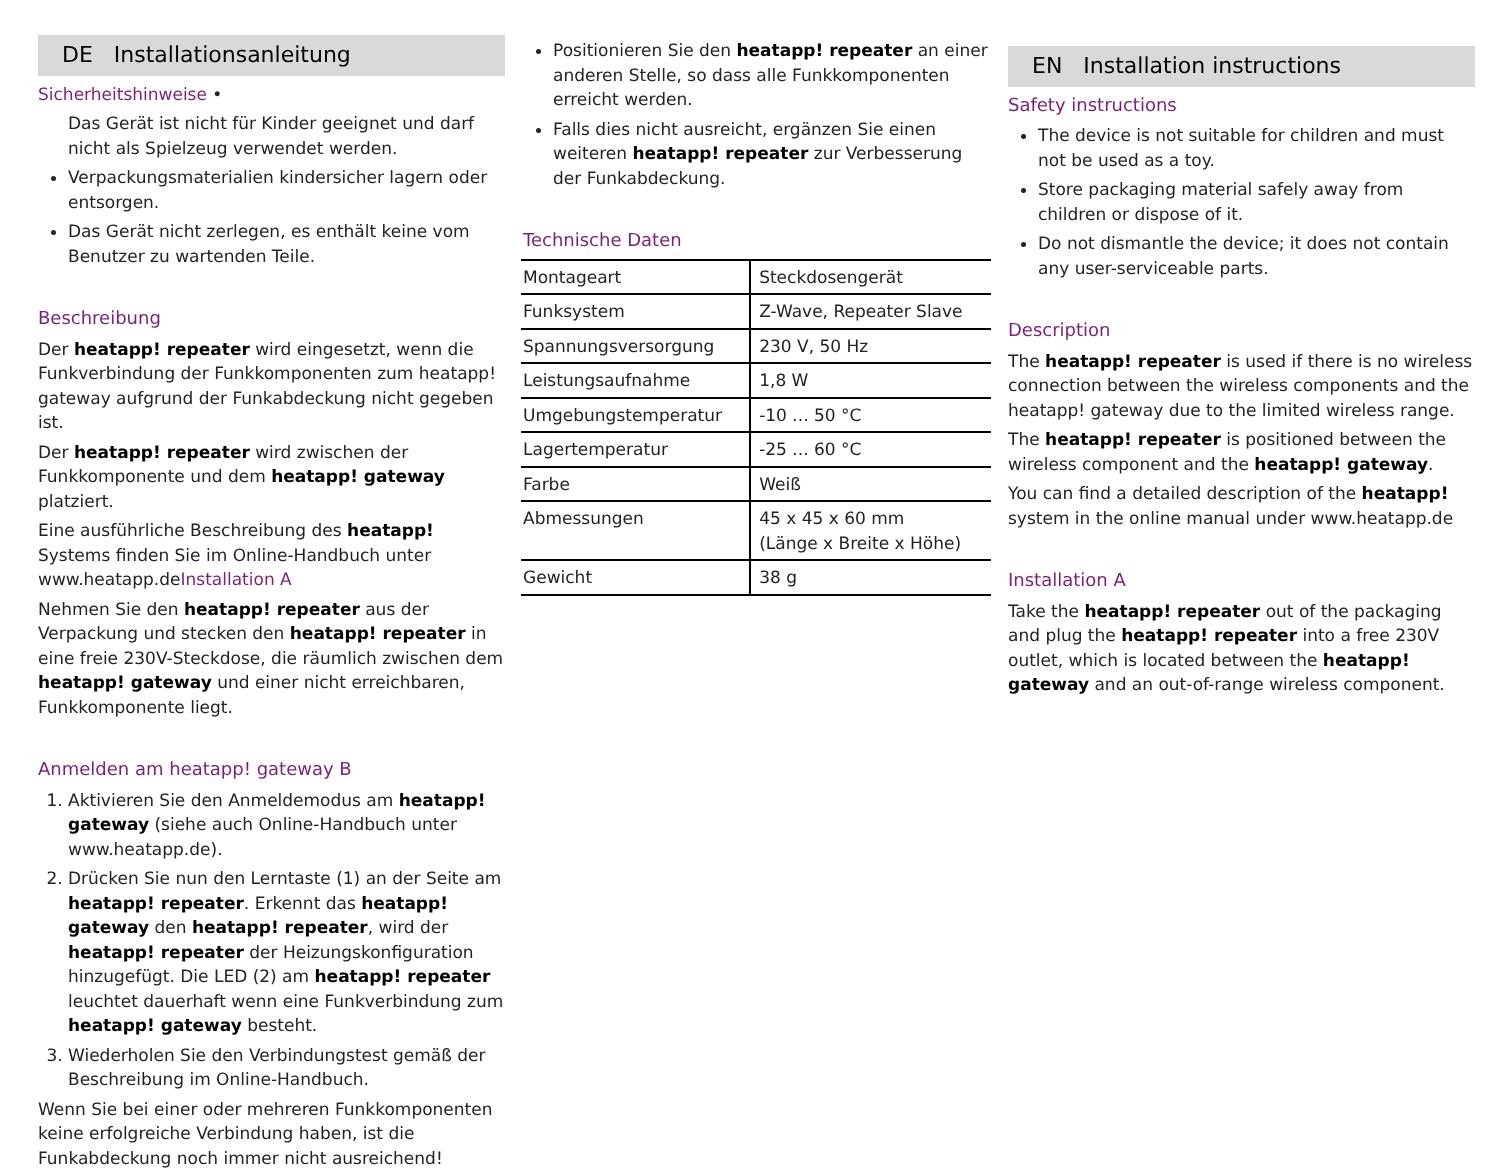DE Installationsanleitung
Sicherheitshinweise •
Das Gerät ist nicht für Kinder geeignet und darf nicht als Spielzeug verwendet werden.
Verpackungsmaterialien kindersicher lagern oder entsorgen.
Das Gerät nicht zerlegen, es enthält keine vom Benutzer zu wartenden Teile.
Beschreibung
Der heatapp! repeater wird eingesetzt, wenn die Funkverbindung der Funkkomponenten zum heatapp! gateway aufgrund der Funkabdeckung nicht gegeben ist.
Der heatapp! repeater wird zwischen der Funkkomponente und dem heatapp! gateway platziert.
Eine ausführliche Beschreibung des heatapp! Systems finden Sie im Online-Handbuch unter www.heatapp.deInstallation A
Nehmen Sie den heatapp! repeater aus der Verpackung und stecken den heatapp! repeater in eine freie 230V-Steckdose, die räumlich zwischen dem heatapp! gateway und einer nicht erreichbaren, Funkkomponente liegt.
Anmelden am heatapp! gateway B
1. Aktivieren Sie den Anmeldemodus am heatapp! gateway (siehe auch Online-Handbuch unter www.heatapp.de).
2. Drücken Sie nun den Lerntaste (1) an der Seite am heatapp! repeater. Erkennt das heatapp! gateway den heatapp! repeater, wird der heatapp! repeater der Heizungskonfiguration hinzugefügt. Die LED (2) am heatapp! repeater leuchtet dauerhaft wenn eine Funkverbindung zum heatapp! gateway besteht.
3. Wiederholen Sie den Verbindungstest gemäß der Beschreibung im Online-Handbuch.
Wenn Sie bei einer oder mehreren Funkkomponenten keine erfolgreiche Verbindung haben, ist die Funkabdeckung noch immer nicht ausreichend!
Positionieren Sie den heatapp! repeater an einer anderen Stelle, so dass alle Funkkomponenten erreicht werden.
Falls dies nicht ausreicht, ergänzen Sie einen weiteren heatapp! repeater zur Verbesserung der Funkabdeckung.
Technische Daten
| Montageart | Steckdosengerät |
| Funksystem | Z-Wave, Repeater Slave |
| Spannungsversorgung | 230 V, 50 Hz |
| Leistungsaufnahme | 1,8 W |
| Umgebungstemperatur | -10 ... 50 °C |
| Lagertemperatur | -25 ... 60 °C |
| Farbe | Weiß |
| Abmessungen | 45 x 45 x 60 mm (Länge x Breite x Höhe) |
| Gewicht | 38 g |
EN Installation instructions
Safety instructions
The device is not suitable for children and must not be used as a toy.
Store packaging material safely away from children or dispose of it.
Do not dismantle the device; it does not contain any user-serviceable parts.
Description
The heatapp! repeater is used if there is no wireless connection between the wireless components and the heatapp! gateway due to the limited wireless range.
The heatapp! repeater is positioned between the wireless component and the heatapp! gateway.
You can find a detailed description of the heatapp! system in the online manual under www.heatapp.de
Installation A
Take the heatapp! repeater out of the packaging and plug the heatapp! repeater into a free 230V outlet, which is located between the heatapp! gateway and an out-of-range wireless component.